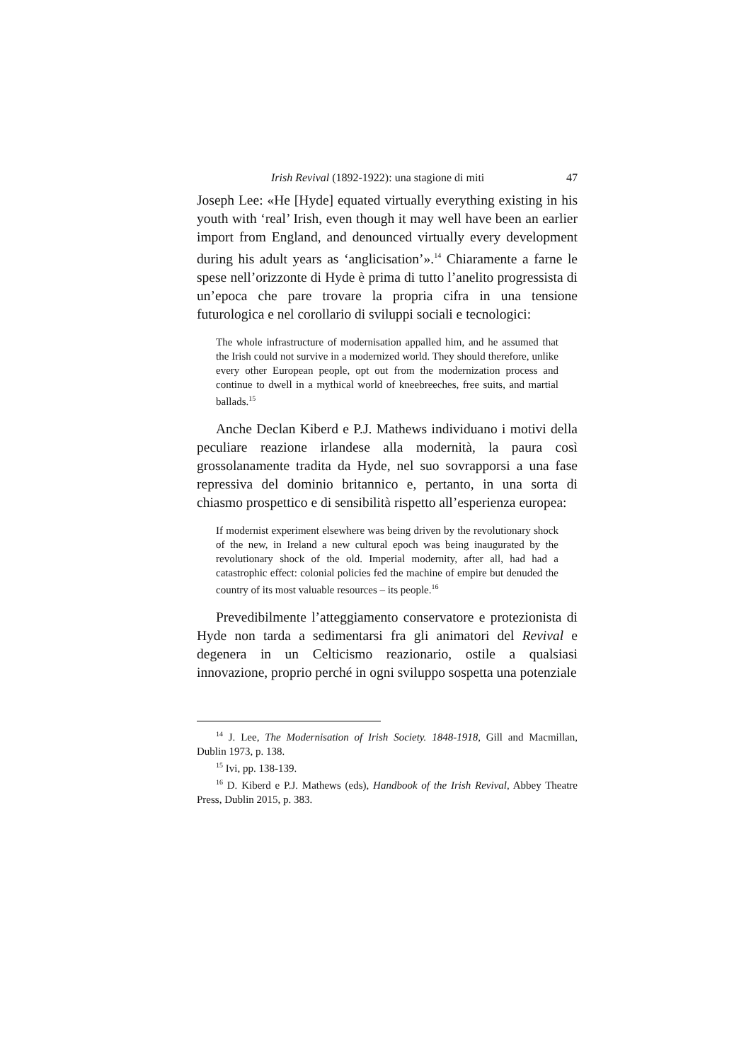Irish Revival (1892-1922): una stagione di miti 47
Joseph Lee: «He [Hyde] equated virtually everything existing in his youth with ‘real’ Irish, even though it may well have been an earlier import from England, and denounced virtually every development during his adult years as ‘anglicisation’».<sup>14</sup> Chiaramente a farne le spese nell’orizzonte di Hyde è prima di tutto l’anelito progressista di un’epoca che pare trovare la propria cifra in una tensione futurologica e nel corollario di sviluppi sociali e tecnologici:
The whole infrastructure of modernisation appalled him, and he assumed that the Irish could not survive in a modernized world. They should therefore, unlike every other European people, opt out from the modernization process and continue to dwell in a mythical world of kneebreeches, free suits, and martial ballads.<sup>15</sup>
Anche Declan Kiberd e P.J. Mathews individuano i motivi della peculiare reazione irlandese alla modernità, la paura così grossolanamente tradita da Hyde, nel suo sovrapporsi a una fase repressiva del dominio britannico e, pertanto, in una sorta di chiasmo prospettico e di sensibilità rispetto all’esperienza europea:
If modernist experiment elsewhere was being driven by the revolutionary shock of the new, in Ireland a new cultural epoch was being inaugurated by the revolutionary shock of the old. Imperial modernity, after all, had had a catastrophic effect: colonial policies fed the machine of empire but denuded the country of its most valuable resources – its people.<sup>16</sup>
Prevedibilmente l’atteggiamento conservatore e protezionista di Hyde non tarda a sedimentarsi fra gli animatori del Revival e degenera in un Celticismo reazionario, ostile a qualsiasi innovazione, proprio perché in ogni sviluppo sospetta una potenziale
<sup>14</sup> J. Lee, The Modernisation of Irish Society. 1848-1918, Gill and Macmillan, Dublin 1973, p. 138.
<sup>15</sup> Ivi, pp. 138-139.
<sup>16</sup> D. Kiberd e P.J. Mathews (eds), Handbook of the Irish Revival, Abbey Theatre Press, Dublin 2015, p. 383.